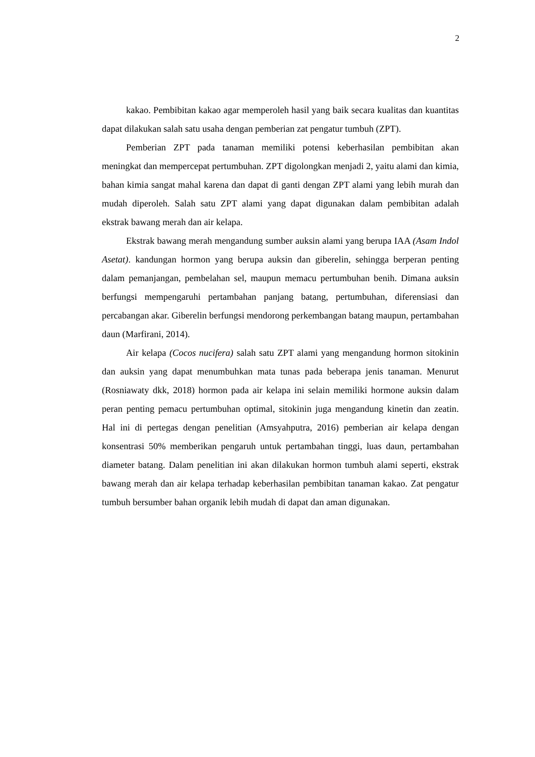2
kakao. Pembibitan kakao agar memperoleh hasil yang baik secara kualitas dan kuantitas dapat dilakukan salah satu usaha dengan pemberian zat pengatur tumbuh (ZPT).
Pemberian ZPT pada tanaman memiliki potensi keberhasilan pembibitan akan meningkat dan mempercepat pertumbuhan. ZPT digolongkan menjadi 2, yaitu alami dan kimia, bahan kimia sangat mahal karena dan dapat di ganti dengan ZPT alami yang lebih murah dan mudah diperoleh. Salah satu ZPT alami yang dapat digunakan dalam pembibitan adalah ekstrak bawang merah dan air kelapa.
Ekstrak bawang merah mengandung sumber auksin alami yang berupa IAA (Asam Indol Asetat). kandungan hormon yang berupa auksin dan giberelin, sehingga berperan penting dalam pemanjangan, pembelahan sel, maupun memacu pertumbuhan benih. Dimana auksin berfungsi mempengaruhi pertambahan panjang batang, pertumbuhan, diferensiasi dan percabangan akar. Giberelin berfungsi mendorong perkembangan batang maupun, pertambahan daun (Marfirani, 2014).
Air kelapa (Cocos nucifera) salah satu ZPT alami yang mengandung hormon sitokinin dan auksin yang dapat menumbuhkan mata tunas pada beberapa jenis tanaman. Menurut (Rosniawaty dkk, 2018) hormon pada air kelapa ini selain memiliki hormone auksin dalam peran penting pemacu pertumbuhan optimal, sitokinin juga mengandung kinetin dan zeatin. Hal ini di pertegas dengan penelitian (Amsyahputra, 2016) pemberian air kelapa dengan konsentrasi 50% memberikan pengaruh untuk pertambahan tinggi, luas daun, pertambahan diameter batang. Dalam penelitian ini akan dilakukan hormon tumbuh alami seperti, ekstrak bawang merah dan air kelapa terhadap keberhasilan pembibitan tanaman kakao. Zat pengatur tumbuh bersumber bahan organik lebih mudah di dapat dan aman digunakan.